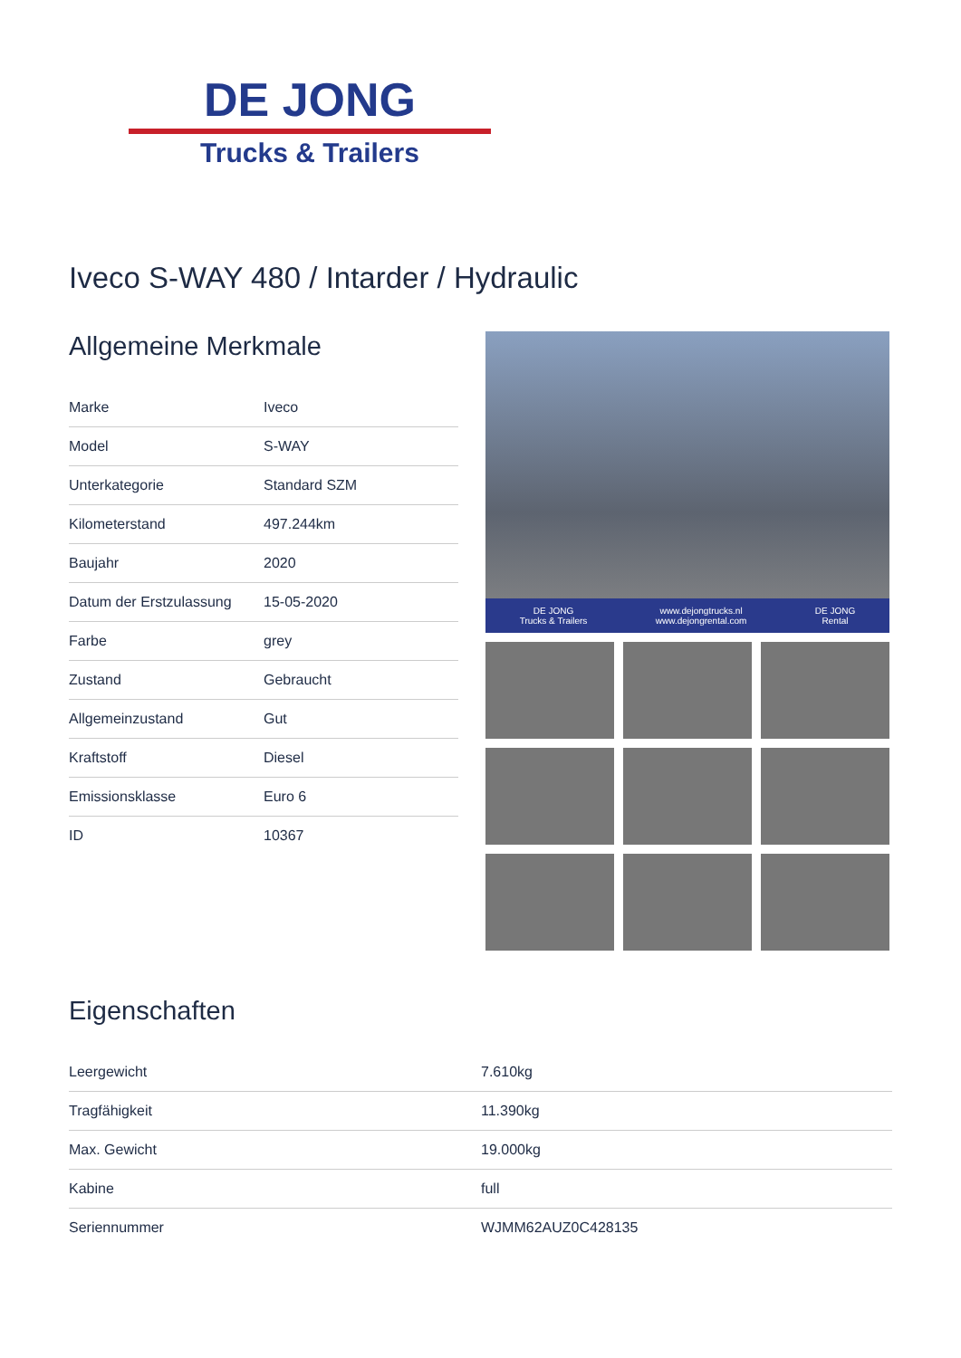DE JONG
Trucks & Trailers
Iveco S-WAY 480 / Intarder / Hydraulic
Allgemeine Merkmale
| Marke | Iveco |
| Model | S-WAY |
| Unterkategorie | Standard SZM |
| Kilometerstand | 497.244km |
| Baujahr | 2020 |
| Datum der Erstzulassung | 15-05-2020 |
| Farbe | grey |
| Zustand | Gebraucht |
| Allgemeinzustand | Gut |
| Kraftstoff | Diesel |
| Emissionsklasse | Euro 6 |
| ID | 10367 |
DE JONG
Trucks & Trailers www.dejongtrucks.nl
www.dejongrental.com DE JONG
Rental
Eigenschaften
| Leergewicht | 7.610kg |
| Tragfähigkeit | 11.390kg |
| Max. Gewicht | 19.000kg |
| Kabine | full |
| Seriennummer | WJMM62AUZ0C428135 |